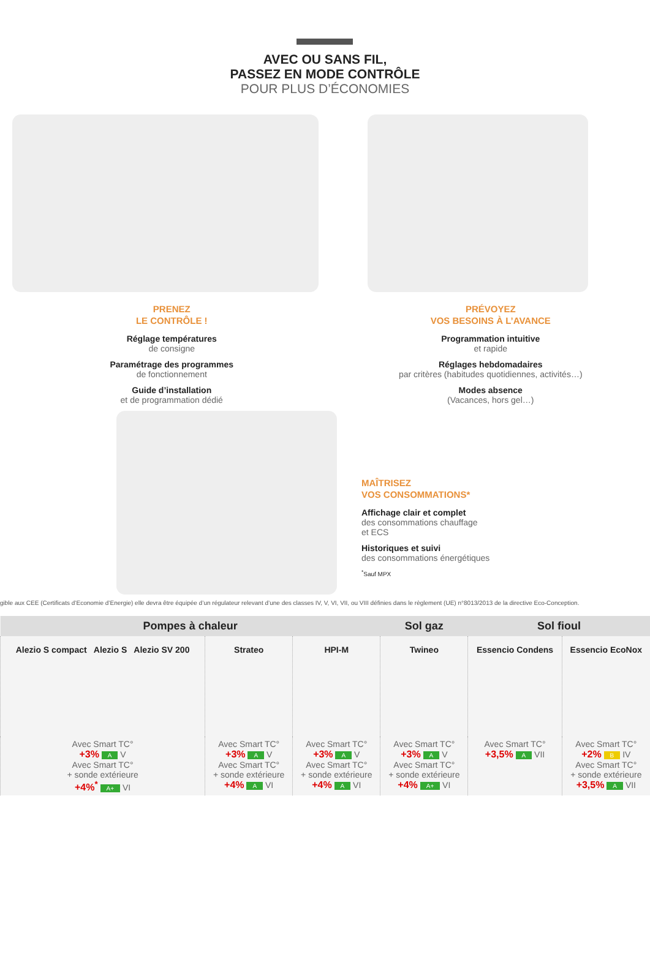AVEC OU SANS FIL,
PASSEZ EN MODE CONTRÔLE
POUR PLUS D’ÉCONOMIES
PRENEZ
LE CONTRÔLE !
Réglage températures
de consigne
Paramétrage des programmes
de fonctionnement
Guide d’installation
et de programmation dédié
PRÉVOYEZ
VOS BESOINS À L’AVANCE
Programmation intuitive
et rapide
Réglages hebdomadaires
par critères (habitudes quotidiennes, activités…)
Modes absence
(Vacances, hors gel…)
MAÎTRISEZ
VOS CONSOMMATIONS*
Affichage clair et complet
des consommations chauffage
et ECS
Historiques et suivi
des consommations énergétiques
<sup>*</sup> Sauf MPX
gible aux CEE (Certificats d’Economie d’Energie) elle devra être équipée d’un régulateur relevant d’une des classes IV, V, VI, VII, ou VIII définies dans le règlement (UE) n°8013/2013 de la directive Eco-Conception.
| Pompes à chaleur | | | Sol gaz | Sol fioul | |
| --- | --- | --- | --- | --- | --- |
| Alezio S compact Alezio S Alezio SV 200 | Strateo | HPI-M | Twineo | Essencio Condens | Essencio EcoNox |
| Avec Smart TC° +3% A V Avec Smart TC° + sonde extérieure +4%<sup>*</sup> A+ VI | Avec Smart TC° +3% A V Avec Smart TC° + sonde extérieure +4% A VI | Avec Smart TC° +3% A V Avec Smart TC° + sonde extérieure +4% A VI | Avec Smart TC° +3% A V Avec Smart TC° + sonde extérieure +4% A+ VI | Avec Smart TC° +3,5% A VII | Avec Smart TC° +2% B IV Avec Smart TC° + sonde extérieure +3,5% A VII |